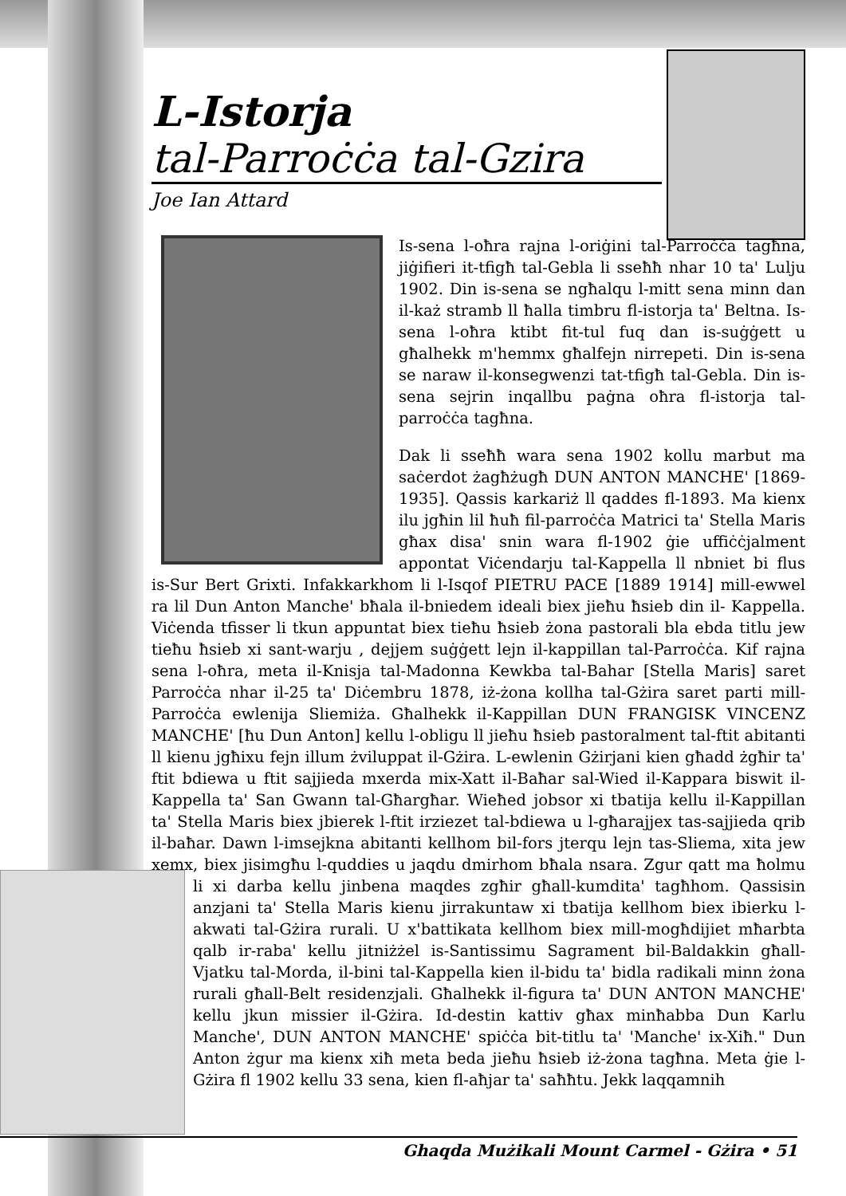L-Istorja
tal-Parroċċa tal-Gzira
Joe Ian Attard
Is-sena l-oħra rajna l-oriġini tal-Parroċċa tagħna, jiġifieri it-tfigħ tal-Gebla li sseħħ nhar 10 ta' Lulju 1902. Din is-sena se ngħalqu l-mitt sena minn dan il-każ stramb ll ħalla timbru fl-istorja ta' Beltna. Is-sena l-oħra ktibt fit-tul fuq dan is-suġġett u għalhekk m'hemmx għalfejn nirrepeti. Din is-sena se naraw il-konsegwenzi tat-tfigħ tal-Gebla. Din is-sena sejrin inqallbu paġna oħra fl-istorja tal-parroċċa tagħna.
Dak li sseħħ wara sena 1902 kollu marbut ma saċerdot żagħżugħ DUN ANTON MANCHE' [1869-1935]. Qassis karkariż ll qaddes fl-1893. Ma kienx ilu jgħin lil ħuħ fil-parroċċa Matrici ta' Stella Maris għax disa' snin wara fl-1902 ġie uffiċċjalment appontat Viċendarju tal-Kappella ll nbniet bi flus is-Sur Bert Grixti. Infakkarkhom li l-Isqof PIETRU PACE [1889 1914] mill-ewwel ra lil Dun Anton Manche' bħala il-bniedem ideali biex jieħu ħsieb din il- Kappella. Viċenda tfisser li tkun appuntat biex tieħu ħsieb żona pastorali bla ebda titlu jew tieħu ħsieb xi sant-warju , dejjem suġġett lejn il-kappillan tal-Parroċċa. Kif rajna sena l-oħra, meta il-Knisja tal-Madonna Kewkba tal-Bahar [Stella Maris] saret Parroċċa nhar il-25 ta' Diċembru 1878, iż-żona kollha tal-Gżira saret parti mill-Parroċċa ewlenija Sliemiża. Għalhekk il-Kappillan DUN FRANGISK VINCENZ MANCHE' [ħu Dun Anton] kellu l-obligu ll jieħu ħsieb pastoralment tal-ftit abitanti ll kienu jgħixu fejn illum żviluppat il-Gżira. L-ewlenin Gżirjani kien għadd żgħir ta' ftit bdiewa u ftit sajjieda mxerda mix-Xatt il-Baħar sal-Wied il-Kappara biswit il-Kappella ta' San Gwann tal-Għargħar. Wieħed jobsor xi tbatija kellu il-Kappillan ta' Stella Maris biex jbierek l-ftit irziezet tal-bdiewa u l-għarajjex tas-sajjieda qrib il-baħar. Dawn l-imsejkna abitanti kellhom bil-fors jterqu lejn tas-Sliema, xita jew xemx, biex jisimgħu l-quddies u jaqdu dmirhom bħala nsara. Zgur qatt ma ħolmu li xi darba kellu jinbena maqdes zgħir għall-kumdita' tagħhom. Qassisin anzjani ta' Stella Maris kienu jirrakuntaw xi tbatija kellhom biex ibierku l-akwati tal-Gżira rurali. U x'battikata kellhom biex mill-mogħdijiet mħarbta qalb ir-raba' kellu jitniżżel is-Santissimu Sagrament bil-Baldakkin għall-Vjatku tal-Morda, il-bini tal-Kappella kien il-bidu ta' bidla radikali minn żona rurali għall-Belt residenzjali. Għalhekk il-figura ta' DUN ANTON MANCHE' kellu jkun missier il-Gżira. Id-destin kattiv għax minħabba Dun Karlu Manche', DUN ANTON MANCHE' spiċċa bit-titlu ta' 'Manche' ix-Xiħ." Dun Anton żgur ma kienx xiħ meta beda jieħu ħsieb iż-żona tagħna. Meta ġie l-Gżira fl 1902 kellu 33 sena, kien fl-aħjar ta' saħħtu. Jekk laqqamnih
Ghaqda Mużikali Mount Carmel - Gżira • 51